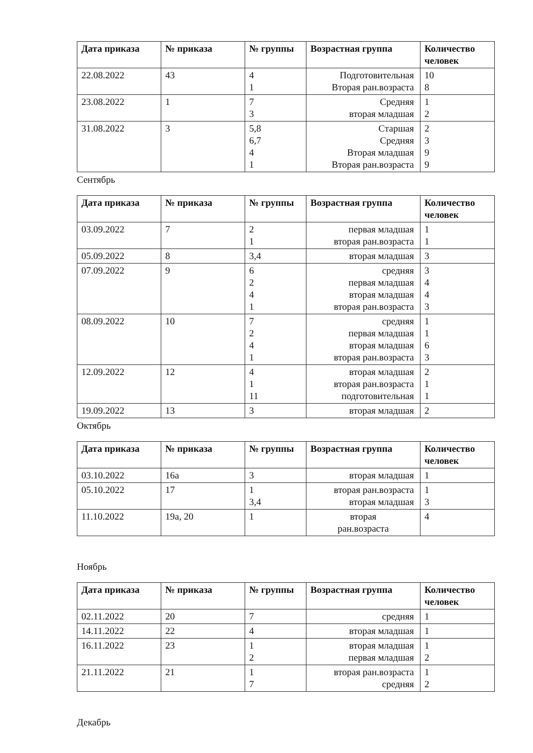| Дата приказа | № приказа | № группы | Возрастная группа | Количество человек |
| --- | --- | --- | --- | --- |
| 22.08.2022 | 43 | 4 1 | Подготовительная Вторая ран.возраста | 10 8 |
| 23.08.2022 | 1 | 7 3 | Средняя вторая младшая | 1 2 |
| 31.08.2022 | 3 | 5,8 6,7 4 1 | Старшая Средняя Вторая младшая Вторая ран.возраста | 2 3 9 9 |
Сентябрь
| Дата приказа | № приказа | № группы | Возрастная группа | Количество человек |
| --- | --- | --- | --- | --- |
| 03.09.2022 | 7 | 2 1 | первая младшая вторая ран.возраста | 1 1 |
| 05.09.2022 | 8 | 3,4 | вторая младшая | 3 |
| 07.09.2022 | 9 | 6 2 4 1 | средняя первая младшая вторая младшая вторая ран.возраста | 3 4 4 3 |
| 08.09.2022 | 10 | 7 2 4 1 | средняя первая младшая вторая младшая вторая ран.возраста | 1 1 6 3 |
| 12.09.2022 | 12 | 4 1 11 | вторая младшая вторая ран.возраста подготовительная | 2 1 1 |
| 19.09.2022 | 13 | 3 | вторая младшая | 2 |
Октябрь
| Дата приказа | № приказа | № группы | Возрастная группа | Количество человек |
| --- | --- | --- | --- | --- |
| 03.10.2022 | 16а | 3 | вторая младшая | 1 |
| 05.10.2022 | 17 | 1 3,4 | вторая ран.возраста вторая младшая | 1 3 |
| 11.10.2022 | 19а, 20 | 1 | вторая ран.возраста | 4 |
Ноябрь
| Дата приказа | № приказа | № группы | Возрастная группа | Количество человек |
| --- | --- | --- | --- | --- |
| 02.11.2022 | 20 | 7 | средняя | 1 |
| 14.11.2022 | 22 | 4 | вторая младшая | 1 |
| 16.11.2022 | 23 | 1 2 | вторая младшая первая младшая | 1 2 |
| 21.11.2022 | 21 | 1 7 | вторая ран.возраста средняя | 1 2 |
Декабрь